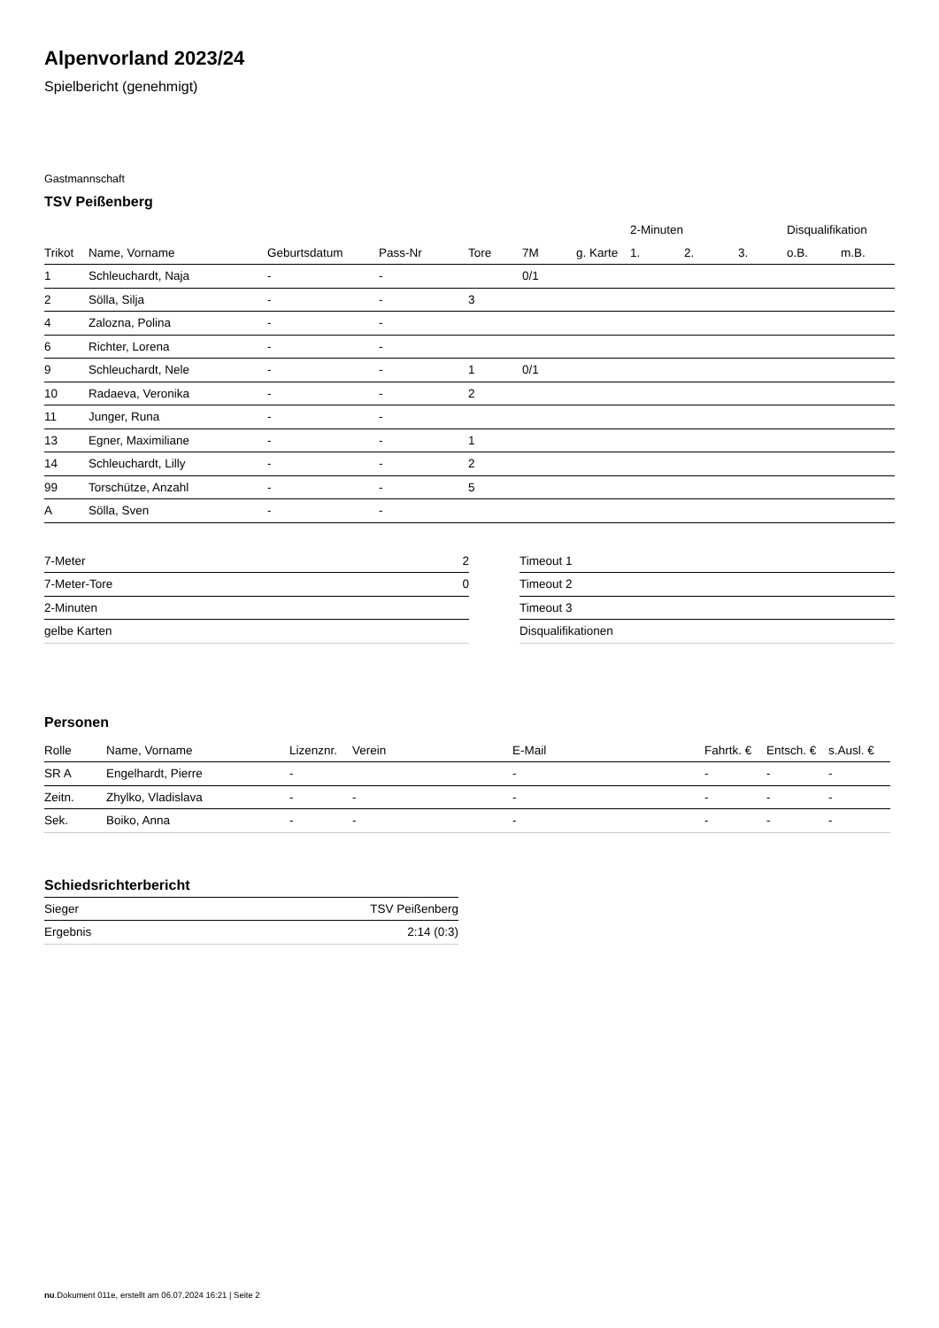Alpenvorland 2023/24
Spielbericht (genehmigt)
Gastmannschaft
TSV Peißenberg
| | | | | | | | 2-Minuten | | | Disqualifikation | |
| --- | --- | --- | --- | --- | --- | --- | --- | --- | --- | --- | --- |
| Trikot | Name, Vorname | Geburtsdatum | Pass-Nr | Tore | 7M | g. Karte | 1. | 2. | 3. | o.B. | m.B. |
| 1 | Schleuchardt, Naja | - | - | | 0/1 | | | | | | |
| 2 | Sölla, Silja | - | - | 3 | | | | | | | |
| 4 | Zalozna, Polina | - | - | | | | | | | | |
| 6 | Richter, Lorena | - | - | | | | | | | | |
| 9 | Schleuchardt, Nele | - | - | 1 | 0/1 | | | | | | |
| 10 | Radaeva, Veronika | - | - | 2 | | | | | | | |
| 11 | Junger, Runa | - | - | | | | | | | | |
| 13 | Egner, Maximiliane | - | - | 1 | | | | | | | |
| 14 | Schleuchardt, Lilly | - | - | 2 | | | | | | | |
| 99 | Torschütze, Anzahl | - | - | 5 | | | | | | | |
| A | Sölla, Sven | - | - | | | | | | | | |
| 7-Meter | 2 |
| 7-Meter-Tore | 0 |
| 2-Minuten | |
| gelbe Karten | |
| Timeout 1 |
| Timeout 2 |
| Timeout 3 |
| Disqualifikationen |
Personen
| Rolle | Name, Vorname | Lizenznr. | Verein | E-Mail | Fahrtk. € | Entsch. € | s.Ausl. € |
| --- | --- | --- | --- | --- | --- | --- | --- |
| SR A | Engelhardt, Pierre | - | | - | - | - | - |
| Zeitn. | Zhylko, Vladislava | - | - | - | - | - | - |
| Sek. | Boiko, Anna | - | - | - | - | - | - |
Schiedsrichterbericht
| Sieger | TSV Peißenberg |
| Ergebnis | 2:14 (0:3) |
nu.Dokument 011e, erstellt am 06.07.2024 16:21 | Seite 2